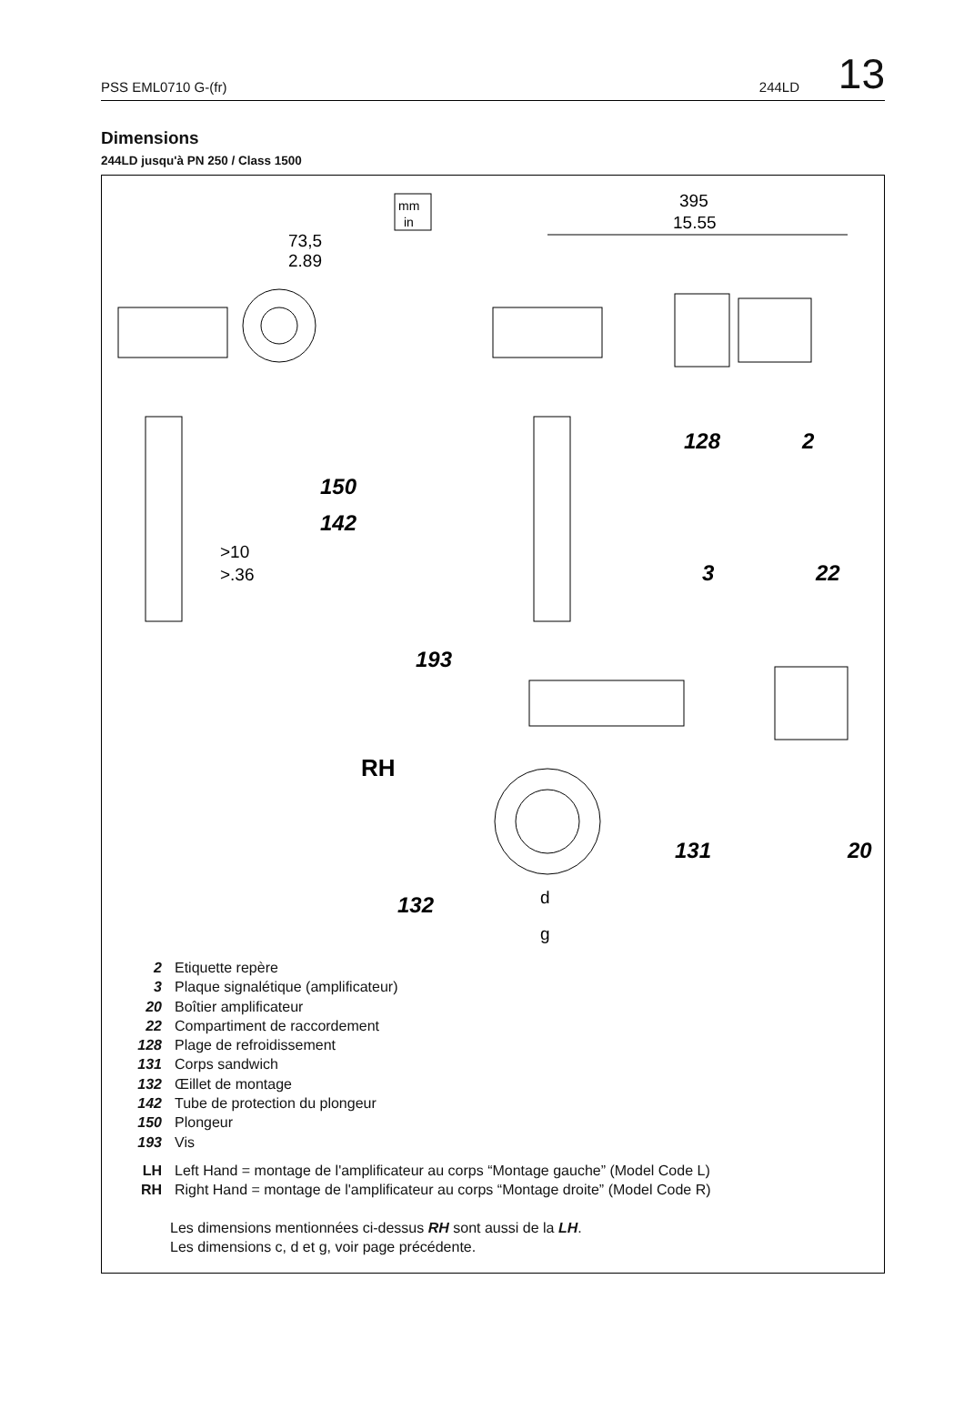PSS EML0710 G-(fr) 244LD 13
Dimensions
244LD jusqu'à PN 250 / Class 1500
mm
in
73,5
2.89
395
15.55
150
142
>10
>.36
128
2
3
22
193
RH
131
20
132
d
g
2 Etiquette repère
3 Plaque signalétique (amplificateur)
20 Boîtier amplificateur
22 Compartiment de raccordement
128 Plage de refroidissement
131 Corps sandwich
132 Œillet de montage
142 Tube de protection du plongeur
150 Plongeur
193 Vis
LH Left Hand = montage de l'amplificateur au corps “Montage gauche” (Model Code L)
RH Right Hand = montage de l'amplificateur au corps “Montage droite” (Model Code R)
Les dimensions mentionnées ci-dessus RH sont aussi de la LH.
Les dimensions c, d et g, voir page précédente.